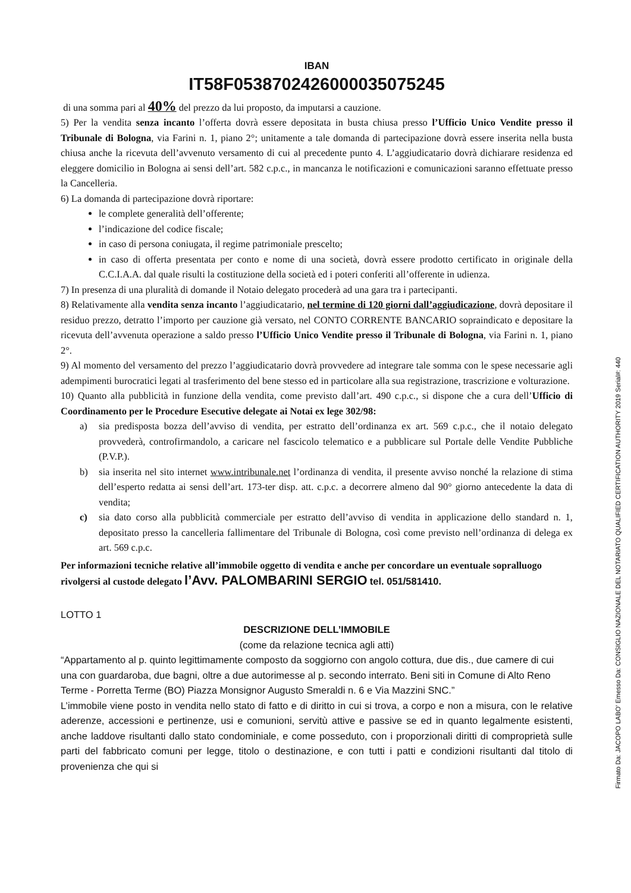IBAN
IT58F0538702426000035075245
di una somma pari al 40% del prezzo da lui proposto, da imputarsi a cauzione.
5) Per la vendita senza incanto l’offerta dovrà essere depositata in busta chiusa presso l’Ufficio Unico Vendite presso il Tribunale di Bologna, via Farini n. 1, piano 2°; unitamente a tale domanda di partecipazione dovrà essere inserita nella busta chiusa anche la ricevuta dell’avvenuto versamento di cui al precedente punto 4. L’aggiudicatario dovrà dichiarare residenza ed eleggere domicilio in Bologna ai sensi dell’art. 582 c.p.c., in mancanza le notificazioni e comunicazioni saranno effettuate presso la Cancelleria.
6) La domanda di partecipazione dovrà riportare:
le complete generalità dell’offerente;
l’indicazione del codice fiscale;
in caso di persona coniugata, il regime patrimoniale prescelto;
in caso di offerta presentata per conto e nome di una società, dovrà essere prodotto certificato in originale della C.C.I.A.A. dal quale risulti la costituzione della società ed i poteri conferiti all’offerente in udienza.
7) In presenza di una pluralità di domande il Notaio delegato procederà ad una gara tra i partecipanti.
8) Relativamente alla vendita senza incanto l’aggiudicatario, nel termine di 120 giorni dall’aggiudicazione, dovrà depositare il residuo prezzo, detratto l’importo per cauzione già versato, nel CONTO CORRENTE BANCARIO sopraindicato e depositare la ricevuta dell’avvenuta operazione a saldo presso l’Ufficio Unico Vendite presso il Tribunale di Bologna, via Farini n. 1, piano 2°.
9) Al momento del versamento del prezzo l’aggiudicatario dovrà provvedere ad integrare tale somma con le spese necessarie agli adempimenti burocratici legati al trasferimento del bene stesso ed in particolare alla sua registrazione, trascrizione e volturazione.
10) Quanto alla pubblicità in funzione della vendita, come previsto dall’art. 490 c.p.c., si dispone che a cura dell’Ufficio di Coordinamento per le Procedure Esecutive delegate ai Notai ex lege 302/98:
a) sia predisposta bozza dell’avviso di vendita, per estratto dell’ordinanza ex art. 569 c.p.c., che il notaio delegato provvederà, controfirmandolo, a caricare nel fascicolo telematico e a pubblicare sul Portale delle Vendite Pubbliche (P.V.P.).
b) sia inserita nel sito internet www.intribunale.net l’ordinanza di vendita, il presente avviso nonché la relazione di stima dell’esperto redatta ai sensi dell’art. 173-ter disp. att. c.p.c. a decorrere almeno dal 90° giorno antecedente la data di vendita;
c) sia dato corso alla pubblicità commerciale per estratto dell’avviso di vendita in applicazione dello standard n. 1, depositato presso la cancelleria fallimentare del Tribunale di Bologna, così come previsto nell’ordinanza di delega ex art. 569 c.p.c.
Per informazioni tecniche relative all’immobile oggetto di vendita e anche per concordare un eventuale sopralluogo rivolgersi al custode delegato l’Avv. PALOMBARINI SERGIO tel. 051/581410.
LOTTO 1
DESCRIZIONE DELL’IMMOBILE
(come da relazione tecnica agli atti)
“Appartamento al p. quinto legittimamente composto da soggiorno con angolo cottura, due dis., due camere di cui una con guardaroba, due bagni, oltre a due autorimesse al p. secondo interrato. Beni siti in Comune di Alto Reno Terme - Porretta Terme (BO) Piazza Monsignor Augusto Smeraldi n. 6 e Via Mazzini SNC.”
L’immobile viene posto in vendita nello stato di fatto e di diritto in cui si trova, a corpo e non a misura, con le relative aderenze, accessioni e pertinenze, usi e comunioni, servitù attive e passive se ed in quanto legalmente esistenti, anche laddove risultanti dallo stato condominiale, e come posseduto, con i proporzionali diritti di comproprietà sulle parti del fabbricato comuni per legge, titolo o destinazione, e con tutti i patti e condizioni risultanti dal titolo di provenienza che qui si
Firmato Da: JACOPO LABO' Emesso Da: CONSIGLIO NAZIONALE DEL NOTARIATO QUALIFIED CERTIFICATION AUTHORITY 2019 Serial#: 440